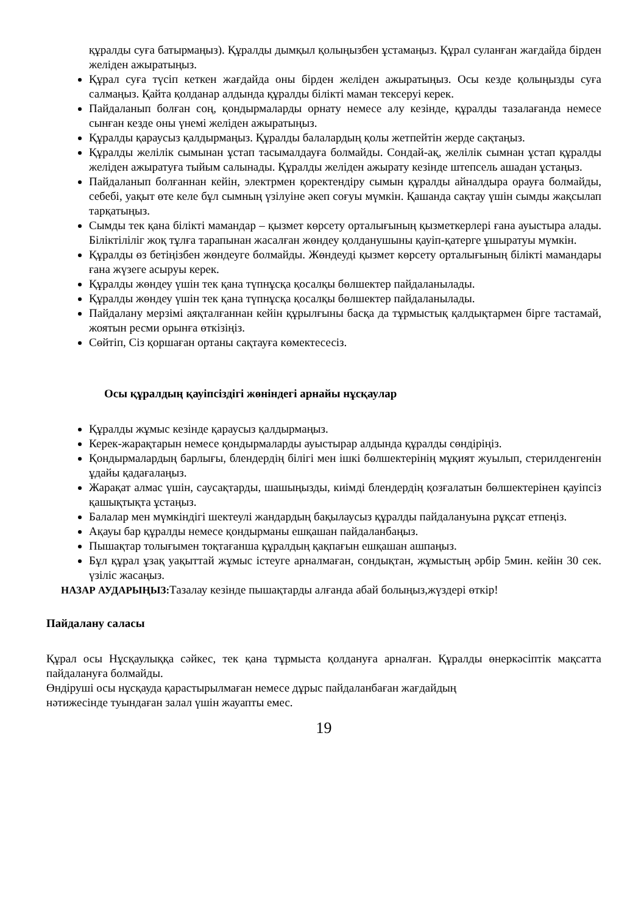құралды суға батырмаңыз). Құралды дымқыл қолыңызбен ұстамаңыз. Құрал суланған жағдайда бірден желіден ажыратыңыз.
Құрал суға түсіп кеткен жағдайда оны бірден желіден ажыратыңыз. Осы кезде қолыңызды суға салмаңыз. Қайта қолданар алдында құралды білікті маман тексеруі керек.
Пайдаланып болған соң, қондырмаларды орнату немесе алу кезінде, құралды тазалағанда немесе сынған кезде оны үнемі желіден ажыратыңыз.
Құралды қараусыз қалдырмаңыз. Құралды балалардың қолы жетпейтін жерде сақтаңыз.
Құралды желілік сымынан ұстап тасымалдауға болмайды. Сондай-ақ, желілік сымнан ұстап құралды желіден ажыратуға тыйым салынады. Құралды желіден ажырату кезінде штепсель ашадан ұстаңыз.
Пайдаланып болғаннан кейін, электрмен қоректендіру сымын құралды айналдыра орауға болмайды, себебі, уақыт өте келе бұл сымның үзілуіне әкеп соғуы мүмкін. Қашанда сақтау үшін сымды жақсылап тарқатыңыз.
Сымды тек қана білікті мамандар – қызмет көрсету орталығының қызметкерлері ғана ауыстыра алады. Біліктіліліг жоқ тұлға тарапынан жасалған жөндеу қолданушыны қауіп-қатерге ұшыратуы мүмкін.
Құралды өз бетіңізбен жөндеуге болмайды. Жөндеуді қызмет көрсету орталығының білікті мамандары ғана жүзеге асыруы керек.
Құралды жөндеу үшін тек қана түпнұсқа қосалқы бөлшектер пайдаланылады.
Құралды жөндеу үшін тек қана түпнұсқа қосалқы бөлшектер пайдаланылады.
Пайдалану мерзімі аяқталғаннан кейін құрылғыны басқа да тұрмыстық қалдықтармен бірге тастамай, жоятын ресми орынға өткізіңіз.
Сөйтіп, Сіз қоршаған ортаны сақтауға көмектесесіз.
Осы құралдың қауіпсіздігі жөніндегі арнайы нұсқаулар
Құралды жұмыс кезінде қараусыз қалдырмаңыз.
Керек-жарақтарын немесе қондырмаларды ауыстырар алдында құралды сөндіріңіз.
Қондырмалардың барлығы, блендердің білігі мен ішкі бөлшектерінің мұқият жуылып, стерилденгенін ұдайы қадағалаңыз.
Жарақат алмас үшін, саусақтарды, шашыңызды, киімді блендердің қозғалатын бөлшектерінен қауіпсіз қашықтықта ұстаңыз.
Балалар мен мүмкіндігі шектеулі жандардың бақылаусыз құралды пайдалануына рұқсат етпеңіз.
Ақауы бар құралды немесе қондырманы ешқашан пайдаланбаңыз.
Пышақтар толығымен тоқтағанша құралдың қақпағын ешқашан ашпаңыз.
Бұл құрал ұзақ уақыттай жұмыс істеуге арналмаған, сондықтан, жұмыстың әрбір 5мин. кейін 30 сек. үзіліс жасаңыз.
НАЗАР АУДАРЫҢЫЗ: Тазалау кезінде пышақтарды алғанда абай болыңыз,жүздері өткір!
Пайдалану саласы
Құрал осы Нұсқаулыққа сәйкес, тек қана тұрмыста қолдануға арналған. Құралды өнеркәсіптік мақсатта пайдалануға болмайды.
Өндіруші осы нұсқауда қарастырылмаған немесе дұрыс пайдаланбаған жағдайдың
нәтижесінде туындаған залал үшін жауапты емес.
19